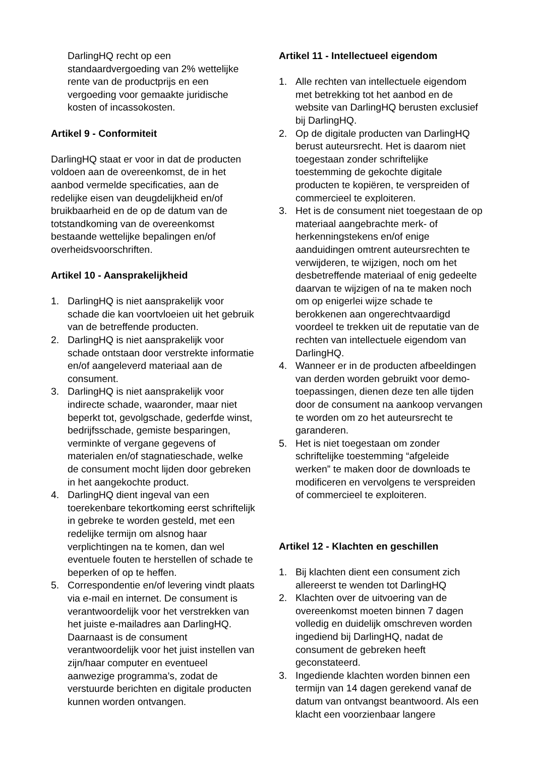DarlingHQ recht op een standaardvergoeding van 2% wettelijke rente van de productprijs en een vergoeding voor gemaakte juridische kosten of incassokosten.
Artikel 9 - Conformiteit
DarlingHQ staat er voor in dat de producten voldoen aan de overeenkomst, de in het aanbod vermelde specificaties, aan de redelijke eisen van deugdelijkheid en/of bruikbaarheid en de op de datum van de totstandkoming van de overeenkomst bestaande wettelijke bepalingen en/of overheidsvoorschriften.
Artikel 10 - Aansprakelijkheid
1. DarlingHQ is niet aansprakelijk voor schade die kan voortvloeien uit het gebruik van de betreffende producten.
2. DarlingHQ is niet aansprakelijk voor schade ontstaan door verstrekte informatie en/of aangeleverd materiaal aan de consument.
3. DarlingHQ is niet aansprakelijk voor indirecte schade, waaronder, maar niet beperkt tot, gevolgschade, gederfde winst, bedrijfsschade, gemiste besparingen, verminkte of vergane gegevens of materialen en/of stagnatieschade, welke de consument mocht lijden door gebreken in het aangekochte product.
4. DarlingHQ dient ingeval van een toerekenbare tekortkoming eerst schriftelijk in gebreke te worden gesteld, met een redelijke termijn om alsnog haar verplichtingen na te komen, dan wel eventuele fouten te herstellen of schade te beperken of op te heffen.
5. Correspondentie en/of levering vindt plaats via e-mail en internet. De consument is verantwoordelijk voor het verstrekken van het juiste e-mailadres aan DarlingHQ. Daarnaast is de consument verantwoordelijk voor het juist instellen van zijn/haar computer en eventueel aanwezige programma’s, zodat de verstuurde berichten en digitale producten kunnen worden ontvangen.
Artikel 11 - Intellectueel eigendom
1. Alle rechten van intellectuele eigendom met betrekking tot het aanbod en de website van DarlingHQ berusten exclusief bij DarlingHQ.
2. Op de digitale producten van DarlingHQ berust auteursrecht. Het is daarom niet toegestaan zonder schriftelijke toestemming de gekochte digitale producten te kopiëren, te verspreiden of commercieel te exploiteren.
3. Het is de consument niet toegestaan de op materiaal aangebrachte merk- of herkenningstekens en/of enige aanduidingen omtrent auteursrechten te verwijderen, te wijzigen, noch om het desbetreffende materiaal of enig gedeelte daarvan te wijzigen of na te maken noch om op enigerlei wijze schade te berokkenen aan ongerechtvaardigd voordeel te trekken uit de reputatie van de rechten van intellectuele eigendom van DarlingHQ.
4. Wanneer er in de producten afbeeldingen van derden worden gebruikt voor demo-toepassingen, dienen deze ten alle tijden door de consument na aankoop vervangen te worden om zo het auteursrecht te garanderen.
5. Het is niet toegestaan om zonder schriftelijke toestemming “afgeleide werken” te maken door de downloads te modificeren en vervolgens te verspreiden of commercieel te exploiteren.
Artikel 12 - Klachten en geschillen
1. Bij klachten dient een consument zich allereerst te wenden tot DarlingHQ
2. Klachten over de uitvoering van de overeenkomst moeten binnen 7 dagen volledig en duidelijk omschreven worden ingediend bij DarlingHQ, nadat de consument de gebreken heeft geconstateerd.
3. Ingediende klachten worden binnen een termijn van 14 dagen gerekend vanaf de datum van ontvangst beantwoord. Als een klacht een voorzienbaar langere